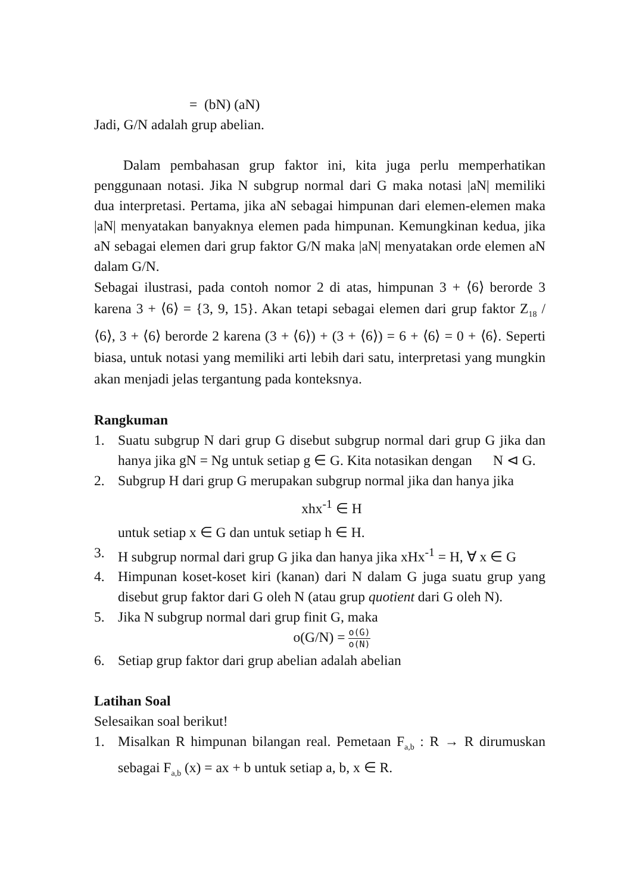= (bN) (aN)
Jadi, G/N adalah grup abelian.
Dalam pembahasan grup faktor ini, kita juga perlu memperhatikan penggunaan notasi. Jika N subgrup normal dari G maka notasi |aN| memiliki dua interpretasi. Pertama, jika aN sebagai himpunan dari elemen-elemen maka |aN| menyatakan banyaknya elemen pada himpunan. Kemungkinan kedua, jika aN sebagai elemen dari grup faktor G/N maka |aN| menyatakan orde elemen aN dalam G/N.
Sebagai ilustrasi, pada contoh nomor 2 di atas, himpunan 3 + ⟨6⟩ berorde 3 karena 3 + ⟨6⟩ = {3, 9, 15}. Akan tetapi sebagai elemen dari grup faktor Z<sub>18</sub> / ⟨6⟩, 3 + ⟨6⟩ berorde 2 karena (3 + ⟨6⟩) + (3 + ⟨6⟩) = 6 + ⟨6⟩ = 0 + ⟨6⟩. Seperti biasa, untuk notasi yang memiliki arti lebih dari satu, interpretasi yang mungkin akan menjadi jelas tergantung pada konteksnya.
Rangkuman
1. Suatu subgrup N dari grup G disebut subgrup normal dari grup G jika dan hanya jika gN = Ng untuk setiap g ∈ G. Kita notasikan dengan N ⊲ G.
2. Subgrup H dari grup G merupakan subgrup normal jika dan hanya jika
xhx<sup>-1</sup> ∈ H
untuk setiap x ∈ G dan untuk setiap h ∈ H.
3. H subgrup normal dari grup G jika dan hanya jika xHx<sup>-1</sup> = H, ∀ x ∈ G
4. Himpunan koset-koset kiri (kanan) dari N dalam G juga suatu grup yang disebut grup faktor dari G oleh N (atau grup quotient dari G oleh N).
5. Jika N subgrup normal dari grup finit G, maka
o(G/N) = o(G) o(N)
6. Setiap grup faktor dari grup abelian adalah abelian
Latihan Soal
Selesaikan soal berikut!
1. Misalkan R himpunan bilangan real. Pemetaan F<sub>a,b</sub> : R → R dirumuskan sebagai F<sub>a,b</sub> (x) = ax + b untuk setiap a, b, x ∈ R.